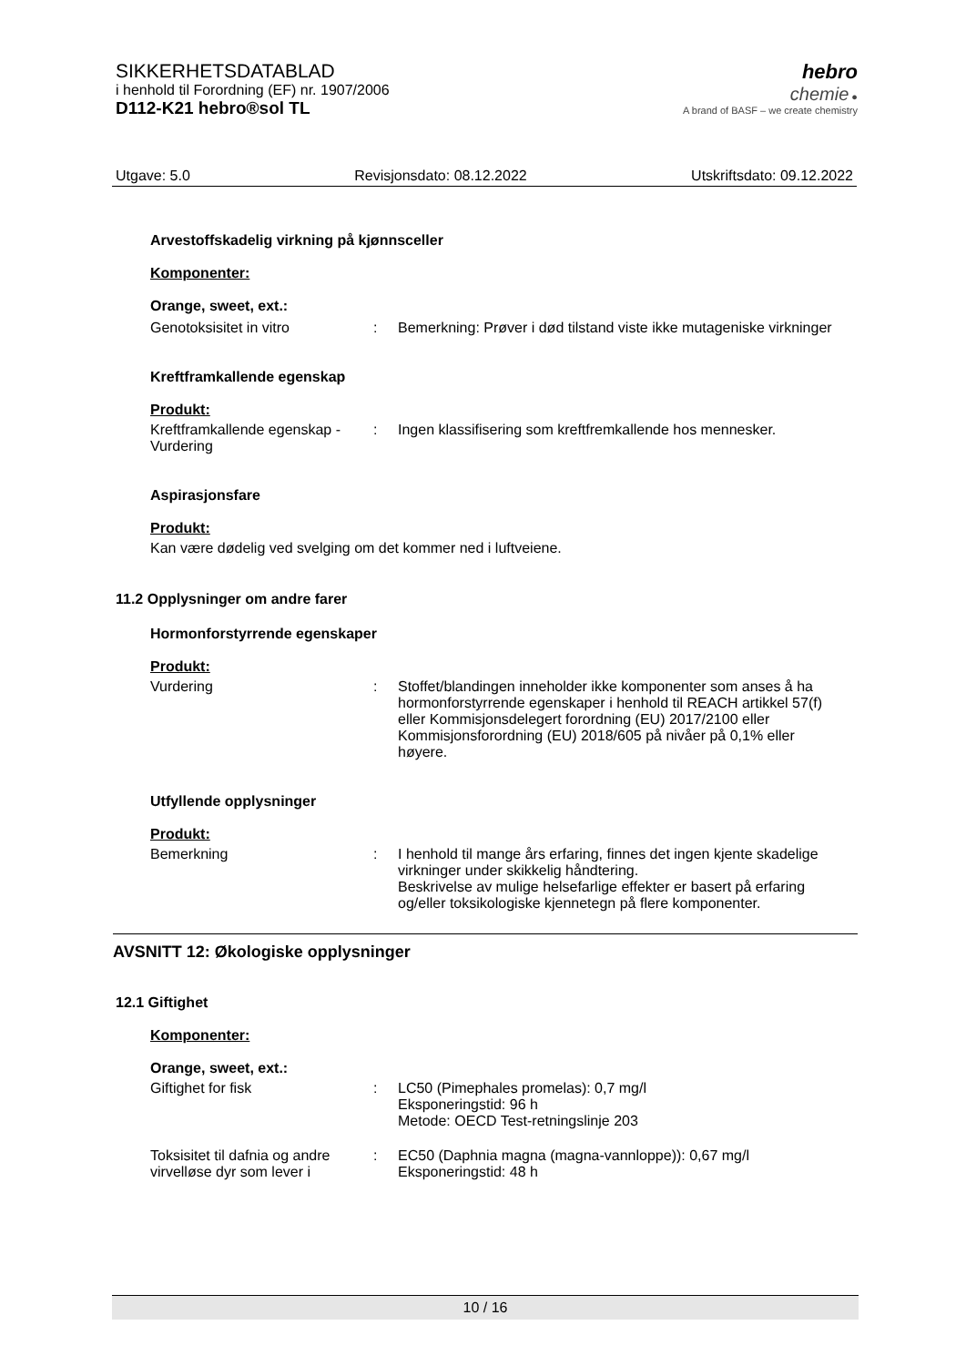SIKKERHETSDATABLAD
i henhold til Forordning (EF) nr. 1907/2006
D112-K21 hebro®sol TL
hebro
chemie ●
A brand of BASF – we create chemistry
Utgave: 5.0 Revisjonsdato: 08.12.2022 Utskriftsdato: 09.12.2022
Arvestoffskadelig virkning på kjønnsceller
Komponenter:
Orange, sweet, ext.:
Genotoksisitet in vitro : Bemerkning: Prøver i død tilstand viste ikke mutageniske virkninger
Kreftframkallende egenskap
Produkt:
Kreftframkallende egenskap - Vurdering
: Ingen klassifisering som kreftfremkallende hos mennesker.
Aspirasjonsfare
Produkt:
Kan være dødelig ved svelging om det kommer ned i luftveiene.
11.2 Opplysninger om andre farer
Hormonforstyrrende egenskaper
Produkt:
Vurdering : Stoffet/blandingen inneholder ikke komponenter som anses å ha hormonforstyrrende egenskaper i henhold til REACH artikkel 57(f) eller Kommisjonsdelegert forordning (EU) 2017/2100 eller Kommisjonsforordning (EU) 2018/605 på nivåer på 0,1% eller høyere.
Utfyllende opplysninger
Produkt:
Bemerkning : I henhold til mange års erfaring, finnes det ingen kjente skadelige virkninger under skikkelig håndtering.
Beskrivelse av mulige helsefarlige effekter er basert på erfaring og/eller toksikologiske kjennetegn på flere komponenter.
AVSNITT 12: Økologiske opplysninger
12.1 Giftighet
Komponenter:
Orange, sweet, ext.:
Giftighet for fisk : LC50 (Pimephales promelas): 0,7 mg/l
Eksponeringstid: 96 h
Metode: OECD Test-retningslinje 203
Toksisitet til dafnia og andre virvelløse dyr som lever i
: EC50 (Daphnia magna (magna-vannloppe)): 0,67 mg/l
Eksponeringstid: 48 h
10 / 16